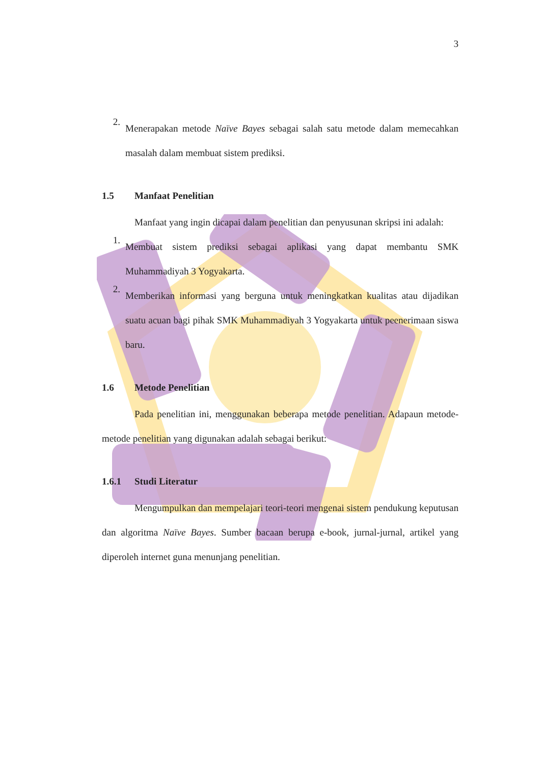3
2.
Menerapakan metode Naïve Bayes sebagai salah satu metode dalam memecahkan masalah dalam membuat sistem prediksi.
1.5 Manfaat Penelitian
Manfaat yang ingin dicapai dalam penelitian dan penyusunan skripsi ini adalah:
1.
Membuat sistem prediksi sebagai aplikasi yang dapat membantu SMK Muhammadiyah 3 Yogyakarta.
2.
Memberikan informasi yang berguna untuk meningkatkan kualitas atau dijadikan suatu acuan bagi pihak SMK Muhammadiyah 3 Yogyakarta untuk peenerimaan siswa baru.
1.6 Metode Penelitian
Pada penelitian ini, menggunakan beberapa metode penelitian. Adapaun metode-metode penelitian yang digunakan adalah sebagai berikut:
1.6.1 Studi Literatur
Mengumpulkan dan mempelajari teori-teori mengenai sistem pendukung keputusan dan algoritma Naïve Bayes. Sumber bacaan berupa e-book, jurnal-jurnal, artikel yang diperoleh internet guna menunjang penelitian.